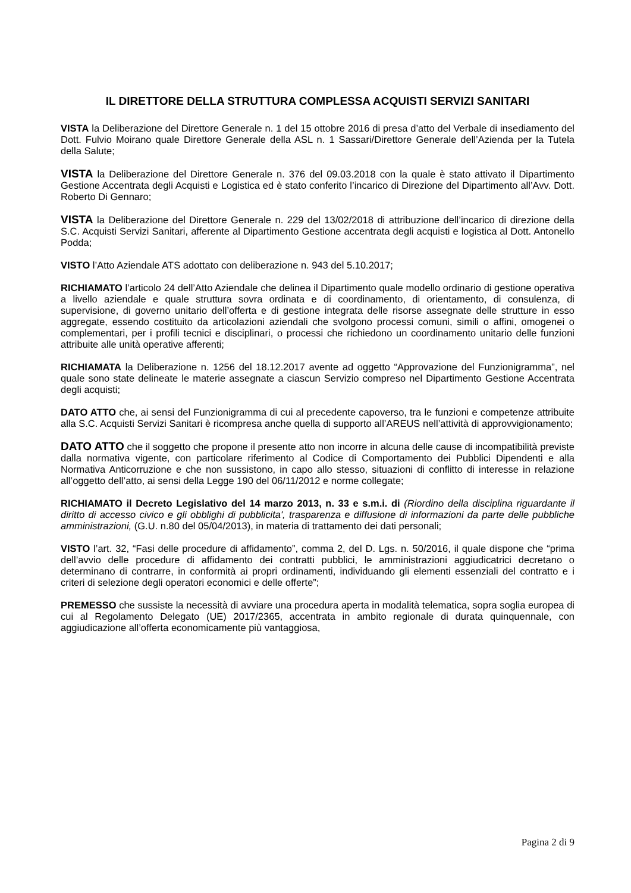IL DIRETTORE DELLA STRUTTURA COMPLESSA ACQUISTI SERVIZI SANITARI
VISTA la Deliberazione del Direttore Generale n. 1 del 15 ottobre 2016 di presa d’atto del Verbale di insediamento del Dott. Fulvio Moirano quale Direttore Generale della ASL n. 1 Sassari/Direttore Generale dell’Azienda per la Tutela della Salute;
VISTA la Deliberazione del Direttore Generale n. 376 del 09.03.2018 con la quale è stato attivato il Dipartimento Gestione Accentrata degli Acquisti e Logistica ed è stato conferito l’incarico di Direzione del Dipartimento all’Avv. Dott. Roberto Di Gennaro;
VISTA la Deliberazione del Direttore Generale n. 229 del 13/02/2018 di attribuzione dell’incarico di direzione della S.C. Acquisti Servizi Sanitari, afferente al Dipartimento Gestione accentrata degli acquisti e logistica al Dott. Antonello Podda;
VISTO l’Atto Aziendale ATS adottato con deliberazione n. 943 del 5.10.2017;
RICHIAMATO l’articolo 24 dell’Atto Aziendale che delinea il Dipartimento quale modello ordinario di gestione operativa a livello aziendale e quale struttura sovra ordinata e di coordinamento, di orientamento, di consulenza, di supervisione, di governo unitario dell’offerta e di gestione integrata delle risorse assegnate delle strutture in esso aggregate, essendo costituito da articolazioni aziendali che svolgono processi comuni, simili o affini, omogenei o complementari, per i profili tecnici e disciplinari, o processi che richiedono un coordinamento unitario delle funzioni attribuite alle unità operative afferenti;
RICHIAMATA la Deliberazione n. 1256 del 18.12.2017 avente ad oggetto “Approvazione del Funzionigramma”, nel quale sono state delineate le materie assegnate a ciascun Servizio compreso nel Dipartimento Gestione Accentrata degli acquisti;
DATO ATTO che, ai sensi del Funzionigramma di cui al precedente capoverso, tra le funzioni e competenze attribuite alla S.C. Acquisti Servizi Sanitari è ricompresa anche quella di supporto all’AREUS nell’attività di approvvigionamento;
DATO ATTO che il soggetto che propone il presente atto non incorre in alcuna delle cause di incompatibilità previste dalla normativa vigente, con particolare riferimento al Codice di Comportamento dei Pubblici Dipendenti e alla Normativa Anticorruzione e che non sussistono, in capo allo stesso, situazioni di conflitto di interesse in relazione all’oggetto dell’atto, ai sensi della Legge 190 del 06/11/2012 e norme collegate;
RICHIAMATO il Decreto Legislativo del 14 marzo 2013, n. 33 e s.m.i. di (Riordino della disciplina riguardante il diritto di accesso civico e gli obblighi di pubblicita', trasparenza e diffusione di informazioni da parte delle pubbliche amministrazioni, (G.U. n.80 del 05/04/2013), in materia di trattamento dei dati personali;
VISTO l’art. 32, “Fasi delle procedure di affidamento”, comma 2, del D. Lgs. n. 50/2016, il quale dispone che “prima dell’avvio delle procedure di affidamento dei contratti pubblici, le amministrazioni aggiudicatrici decretano o determinano di contrarre, in conformità ai propri ordinamenti, individuando gli elementi essenziali del contratto e i criteri di selezione degli operatori economici e delle offerte”;
PREMESSO che sussiste la necessità di avviare una procedura aperta in modalità telematica, sopra soglia europea di cui al Regolamento Delegato (UE) 2017/2365, accentrata in ambito regionale di durata quinquennale, con aggiudicazione all’offerta economicamente più vantaggiosa,
Pagina 2 di 9